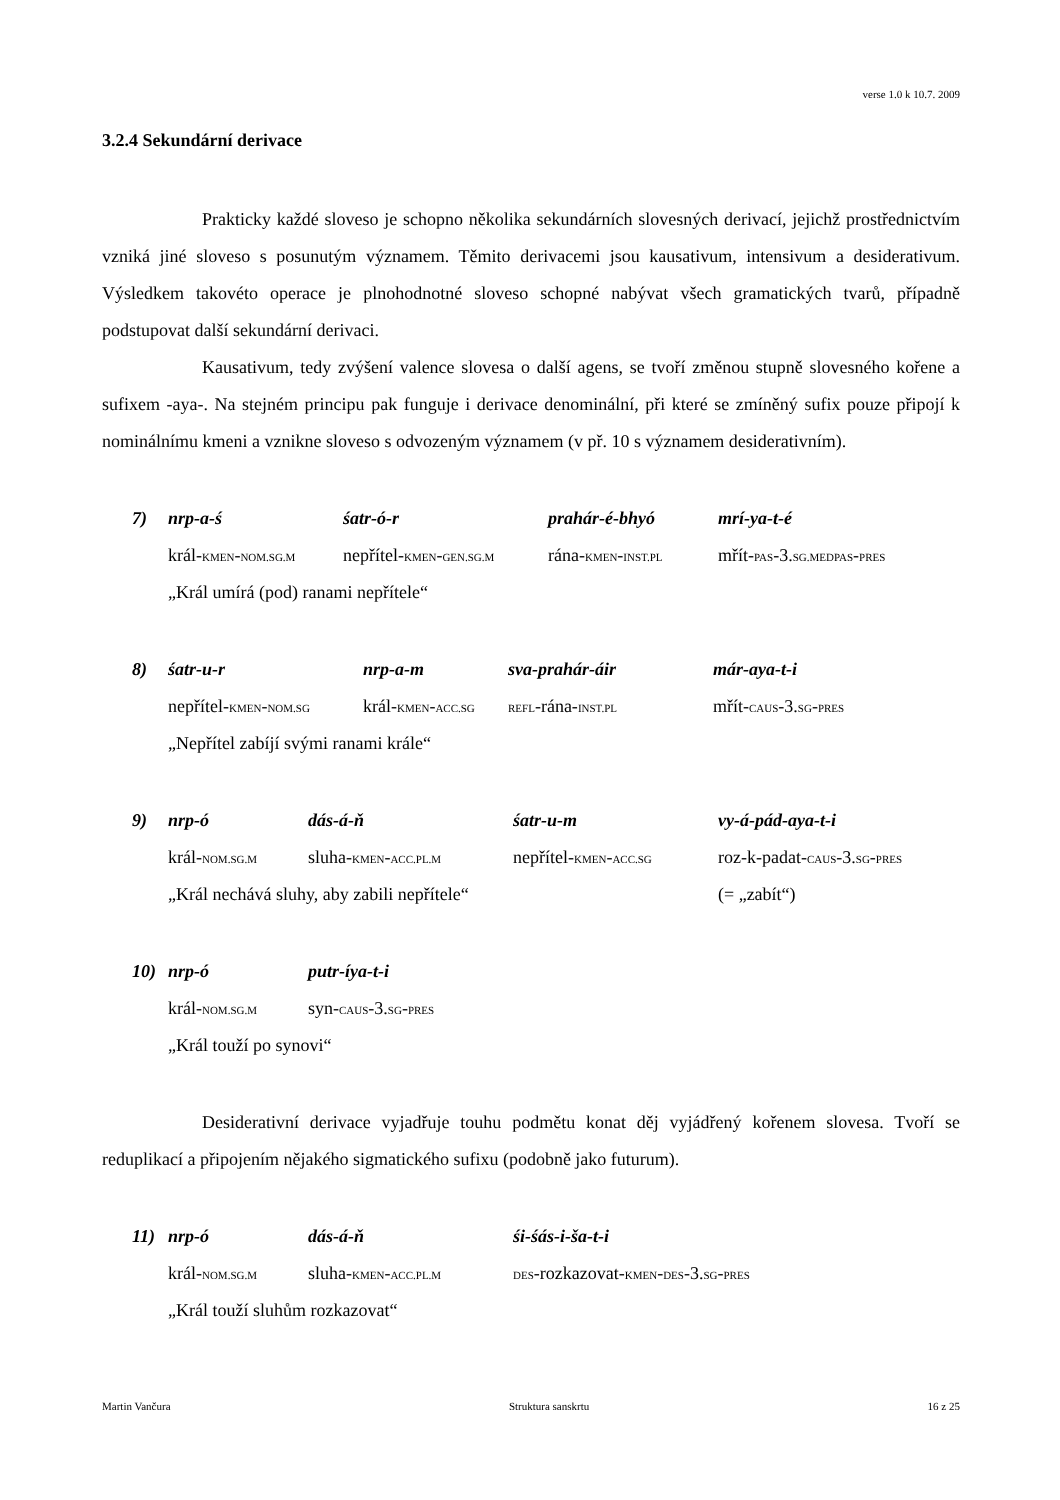verse 1.0 k 10.7. 2009
3.2.4 Sekundární derivace
Prakticky každé sloveso je schopno několika sekundárních slovesných derivací, jejichž prostřednictvím vzniká jiné sloveso s posunutým významem. Těmito derivacemi jsou kausativum, intensivum a desiderativum. Výsledkem takovéto operace je plnohodnotné sloveso schopné nabývat všech gramatických tvarů, případně podstupovat další sekundární derivaci.
Kausativum, tedy zvýšení valence slovesa o další agens, se tvoří změnou stupně slovesného kořene a sufixem -aya-. Na stejném principu pak funguje i derivace denominální, při které se zmíněný sufix pouze připojí k nominálnímu kmeni a vznikne sloveso s odvozeným významem (v př. 10 s významem desiderativním).
| 7) | nrp-a-ś | śatr-ó-r | prahár-é-bhyó | mrí-ya-t-é |
| | král- KMEN - NOM.SG.M | nepřítel- KMEN - GEN.SG.M | rána- KMEN - INST.PL | mřít- PAS -3. SG.MEDPAS - PRES |
| | „Král umírá (pod) ranami nepřítele“ | | | |
| 8) | śatr-u-r | nrp-a-m | sva-prahár-áir | már-aya-t-i |
| | nepřítel- KMEN - NOM.SG | král- KMEN - ACC.SG | REFL -rána- INST.PL | mřít- CAUS -3. SG - PRES |
| | „Nepřítel zabíjí svými ranami krále“ | | | |
| 9) | nrp-ó | dás-á-ň | śatr-u-m | vy-á-pád-aya-t-i |
| | král- NOM.SG.M | sluha- KMEN - ACC.PL.M | nepřítel- KMEN - ACC.SG | roz-k-padat- CAUS -3. SG - PRES |
| | „Král nechává sluhy, aby zabili nepřítele“ | | | (= „zabít“) |
| 10) | nrp-ó | putr-íya-t-i |
| | král- NOM.SG.M | syn- CAUS -3. SG - PRES |
| | „Král touží po synovi“ | |
Desiderativní derivace vyjadřuje touhu podmětu konat děj vyjádřený kořenem slovesa. Tvoří se reduplikací a připojením nějakého sigmatického sufixu (podobně jako futurum).
| 11) | nrp-ó | dás-á-ň | śi-śás-i-ša-t-i |
| | král- NOM.SG.M | sluha- KMEN - ACC.PL.M | DES -rozkazovat- KMEN - DES -3. SG - PRES |
| | „Král touží sluhům rozkazovat“ | | |
Martin Vančura Struktura sanskrtu 16 z 25